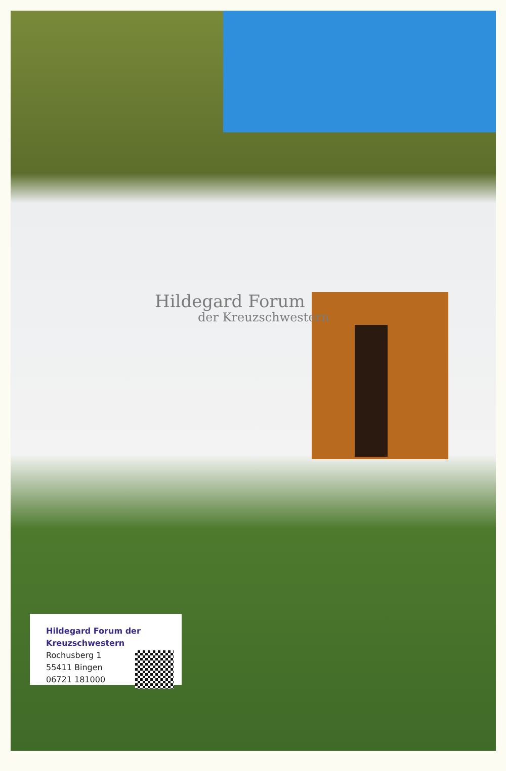Hildegard Forum
der Kreuzschwestern
Hildegard Forum der
Kreuzschwestern
Rochusberg 1
55411 Bingen
06721 181000